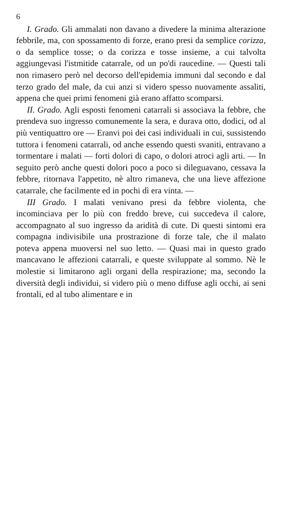6
I. Grado. Gli ammalati non davano a divedere la minima alterazione febbrile, ma, con spossamento di forze, erano presi da semplice corizza, o da semplice tosse; o da corizza e tosse insieme, a cui talvolta aggiungevasi l'istmitide catarrale, od un po'di raucedine. — Questi tali non rimasero però nel decorso dell'epidemia immuni dal secondo e dal terzo grado del male, da cui anzi si videro spesso nuovamente assaliti, appena che quei primi fenomeni già erano affatto scomparsi.
II. Grado. Agli esposti fenomeni catarrali si associava la febbre, che prendeva suo ingresso comunemente la sera, e durava otto, dodici, od al più ventiquattro ore — Eranvi poi dei casi individuali in cui, sussistendo tuttora i fenomeni catarrali, od anche essendo questi svaniti, entravano a tormentare i malati — forti dolori di capo, o dolori atroci agli arti. — In seguito però anche questi dolori poco a poco si dileguavano, cessava la febbre, ritornava l'appetito, nè altro rimaneva, che una lieve affezione catarrale, che facilmente ed in pochi dì era vinta. —
III Grado. I malati venivano presi da febbre violenta, che incominciava per lo più con freddo breve, cui succedeva il calore, accompagnato al suo ingresso da aridità di cute. Di questi sintomi era compagna indivisibile una prostrazione di forze tale, che il malato poteva appena muoversi nel suo letto. — Quasi mai in questo grado mancavano le affezioni catarrali, e queste sviluppate al sommo. Nè le molestie si limitarono agli organi della respirazione; ma, secondo la diversità degli individui, si videro più o meno diffuse agli occhi, ai seni frontali, ed al tubo alimentare e in